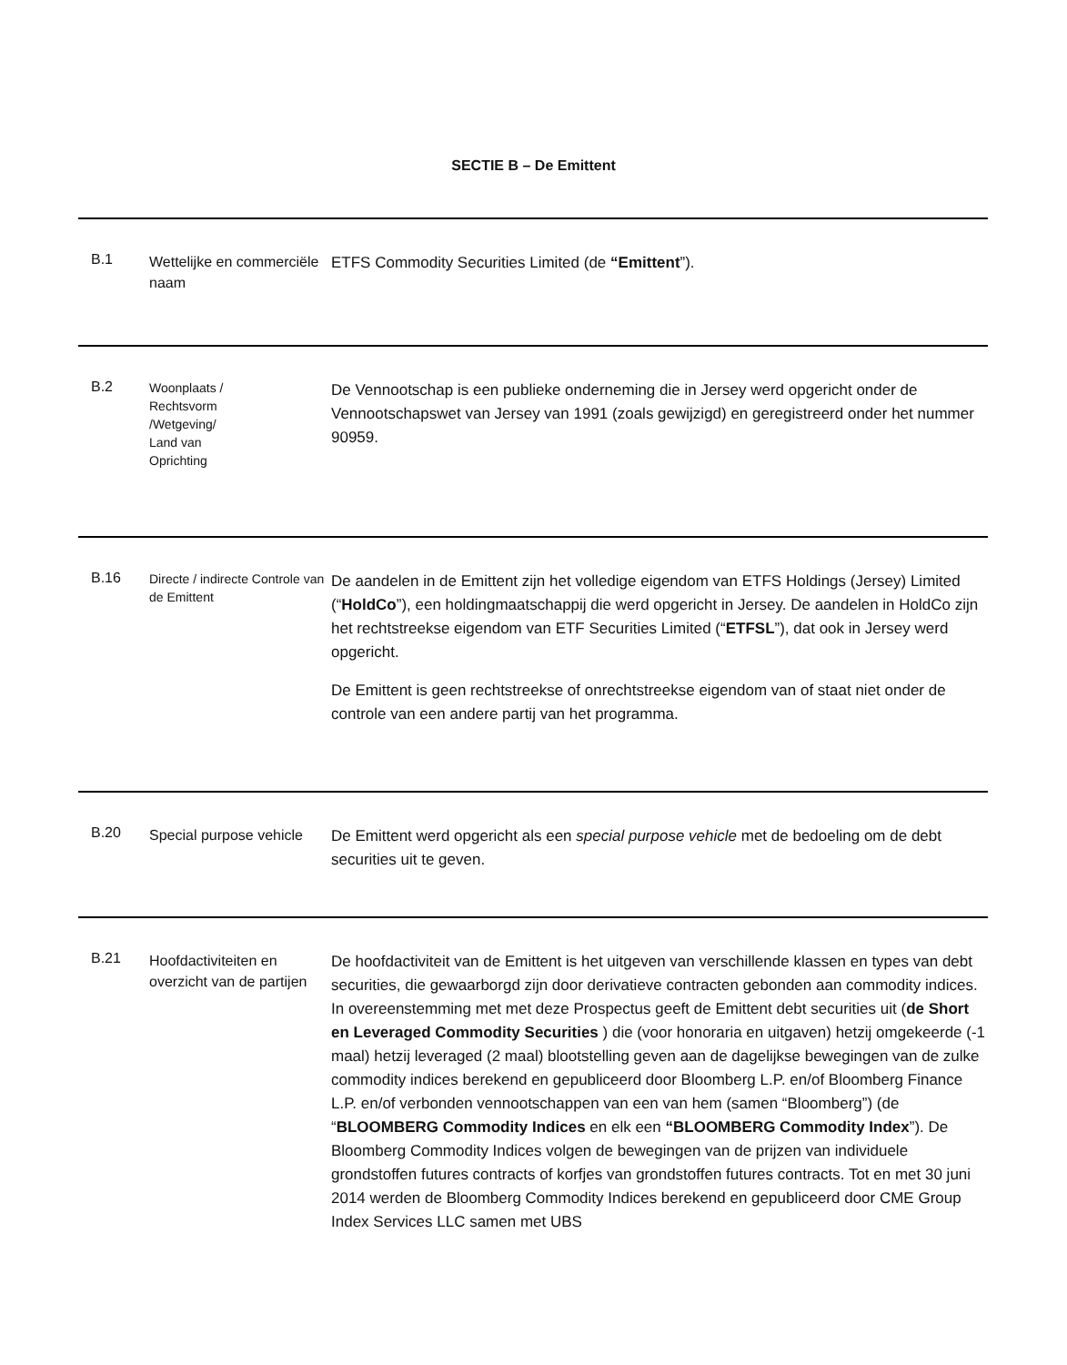SECTIE B – De Emittent
| B.1 | Wettelijke en commerciële naam | ETFS Commodity Securities Limited (de “Emittent ”). |
| B.2 | Woonplaats / Rechtsvorm /Wetgeving/ Land van Oprichting | De Vennootschap is een publieke onderneming die in Jersey werd opgericht onder de Vennootschapswet van Jersey van 1991 (zoals gewijzigd) en geregistreerd onder het nummer 90959. |
| B.16 | Directe / indirecte Controle van de Emittent | De aandelen in de Emittent zijn het volledige eigendom van ETFS Holdings (Jersey) Limited (“ HoldCo ”), een holdingmaatschappij die werd opgericht in Jersey. De aandelen in HoldCo zijn het rechtstreekse eigendom van ETF Securities Limited (“ ETFSL ”), dat ook in Jersey werd opgericht. De Emittent is geen rechtstreekse of onrechtstreekse eigendom van of staat niet onder de controle van een andere partij van het programma. |
| B.20 | Special purpose vehicle | De Emittent werd opgericht als een special purpose vehicle met de bedoeling om de debt securities uit te geven. |
| B.21 | Hoofdactiviteiten en overzicht van de partijen | De hoofdactiviteit van de Emittent is het uitgeven van verschillende klassen en types van debt securities, die gewaarborgd zijn door derivatieve contracten gebonden aan commodity indices. In overeenstemming met met deze Prospectus geeft de Emittent debt securities uit ( de Short en Leveraged Commodity Securities ) die (voor honoraria en uitgaven) hetzij omgekeerde (-1 maal) hetzij leveraged (2 maal) blootstelling geven aan de dagelijkse bewegingen van de zulke commodity indices berekend en gepubliceerd door Bloomberg L.P. en/of Bloomberg Finance L.P. en/of verbonden vennootschappen van een van hem (samen “Bloomberg”) (de “ BLOOMBERG Commodity Indices en elk een “BLOOMBERG Commodity Index ”). De Bloomberg Commodity Indices volgen de bewegingen van de prijzen van individuele grondstoffen futures contracts of korfjes van grondstoffen futures contracts. Tot en met 30 juni 2014 werden de Bloomberg Commodity Indices berekend en gepubliceerd door CME Group Index Services LLC samen met UBS |